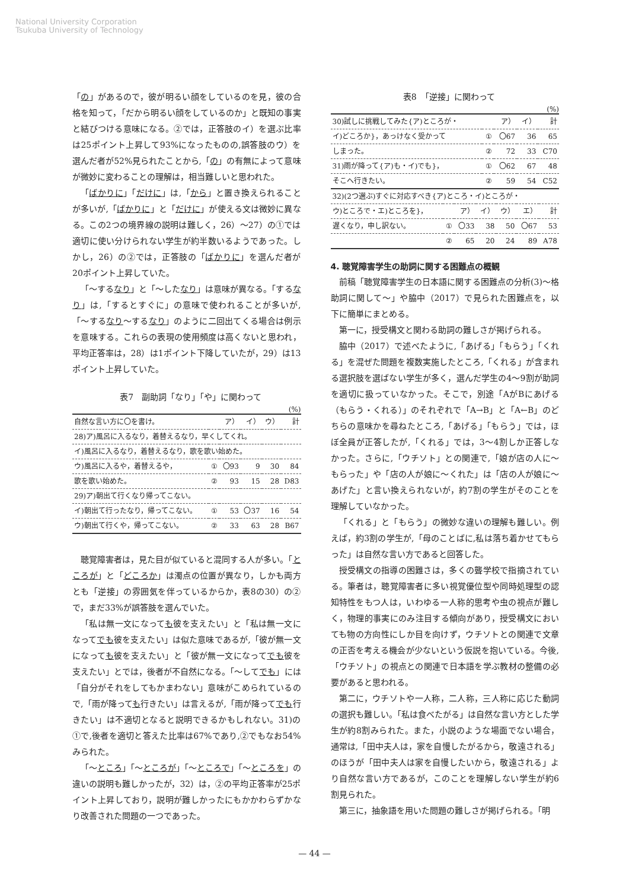National University Corporation
Tsukuba University of Technology
「の」があるので，彼が明るい顔をしているのを見，彼の合格を知って，「だから明るい顔をしているのか」と既知の事実と結びつける意味になる。②では，正答肢のイ）を選ぶ比率は25ポイント上昇して93%になったものの,誤答肢のウ）を選んだ者が52%見られたことから,「の」の有無によって意味が微妙に変わることの理解は，相当難しいと思われた。
「ばかりに」「だけに」は,「から」と置き換えられることが多いが,「ばかりに」と「だけに」が使える文は微妙に異なる。この2つの境界線の説明は難しく，26）～27）の①では適切に使い分けられない学生が約半数いるようであった。しかし，26）の②では，正答肢の「ばかりに」を選んだ者が20ポイント上昇していた。
「～するなり」と「～したなり」は意味が異なる。「するなり」は,「するとすぐに」の意味で使われることが多いが,「～するなり～するなり」のように二回出てくる場合は例示を意味する。これらの表現の使用頻度は高くないと思われ，平均正答率は，28）は1ポイント下降していたが，29）は13ポイント上昇していた。
表7　副助詞「なり」「や」に関わって
(%)
| 自然な言い方に〇を書け。 | | ア） | イ） | ウ） | 計 |
| 28)ア)風呂に入るなり，着替えるなり，早くしてくれ。 | | | | | |
| イ)風呂に入るなり，着替えるなり，歌を歌い始めた。 | | | | | |
| ウ)風呂に入るや，着替えるや， | ① | 〇93 | 9 | 30 | 84 |
| 歌を歌い始めた。 | ② | 93 | 15 | 28 | D83 |
| 29)ア)朝出て行くなり帰ってこない。 | | | | | |
| イ)朝出て行ったなり，帰ってこない。 | ① | 53 | 〇37 | 16 | 54 |
| ウ)朝出て行くや，帰ってこない。 | ② | 33 | 63 | 28 | B67 |
聴覚障害者は，見た目が似ていると混同する人が多い。「ところが」と「どころか」は濁点の位置が異なり，しかも両方とも「逆接」の雰囲気を伴っているからか，表8の30）の②で，まだ33%が誤答肢を選んでいた。
「私は無一文になっても彼を支えたい」と「私は無一文になってでも彼を支えたい」は似た意味であるが,「彼が無一文になっても彼を支えたい」と「彼が無一文になってでも彼を支えたい」とでは，後者が不自然になる。「～してでも」には「自分がそれをしてもかまわない」意味がこめられているので,「雨が降っても行きたい」は言えるが,「雨が降ってでも行きたい」は不適切となると説明できるかもしれない。31)の①で,後者を適切と答えた比率は67%であり,②でもなお54%みられた。
「～ところ」「～ところが」「～ところで」「～ところを」の違いの説明も難しかったが，32）は，②の平均正答率が25ポイント上昇しており，説明が難しかったにもかかわらずかなり改善された問題の一つであった。
表8　「逆接」に関わって
(%)
| 30)試しに挑戦してみた{ア)ところが・ | | ア） | イ） | 計 |
| イ)どころか}，あっけなく受かって | ① | 〇67 | 36 | 65 |
| しまった。 | ② | 72 | 33 | C70 |
| 31)雨が降って{ア)も・イ)でも}， | ① | 〇62 | 67 | 48 |
| そこへ行きたい。 | ② | 59 | 54 | C52 |
| 32)(2つ選ぶ)すぐに対応すべき{ア)ところ・イ)ところが・ | | | | | | |
| ウ)ところで・エ)ところを}， | | ア） | イ） | ウ） | エ） | 計 |
| 遅くなり，申し訳ない。 | ① | 〇33 | 38 | 50 | 〇67 | 53 |
| | ② | 65 | 20 | 24 | 89 | A78 |
4. 聴覚障害学生の助詞に関する困難点の概観
前稿「聴覚障害学生の日本語に関する困難点の分析(3)～格助詞に関して～」や脇中（2017）で見られた困難点を，以下に簡単にまとめる。
第一に，授受構文と関わる助詞の難しさが掲げられる。
脇中（2017）で述べたように,「あげる」「もらう」「くれる」を混ぜた問題を複数実施したところ,「くれる」が含まれる選択肢を選ばない学生が多く，選んだ学生の4～9割が助詞を適切に扱っていなかった。そこで，別途「AがBにあげる（もらう・くれる）」のそれぞれで「A→B」と「A←B」のどちらの意味かを尋ねたところ,「あげる」「もらう」では，ほぼ全員が正答したが,「くれる」では，3～4割しか正答しなかった。さらに,「ウチソト」との関連で,「娘が店の人に～もらった」や「店の人が娘に～くれた」は「店の人が娘に～あげた」と言い換えられないが，約7割の学生がそのことを理解していなかった。
「くれる」と「もらう」の微妙な違いの理解も難しい。例えば，約3割の学生が,「母のことばに,私は落ち着かせてもらった」は自然な言い方であると回答した。
授受構文の指導の困難さは，多くの聾学校で指摘されている。筆者は，聴覚障害者に多い視覚優位型や同時処理型の認知特性をもつ人は，いわゆる一人称的思考や虫の視点が難しく，物理的事実にのみ注目する傾向があり，授受構文においても物の方向性にしか目を向けず，ウチソトとの関連で文章の正否を考える機会が少ないという仮説を抱いている。今後,「ウチソト」の視点との関連で日本語を学ぶ教材の整備の必要があると思われる。
第二に，ウチソトや一人称，二人称，三人称に応じた動詞の選択も難しい。「私は食べたがる」は自然な言い方とした学生が約8割みられた。また，小説のような場面でない場合，通常は,「田中夫人は，家を自慢したがるから，敬遠される」のほうが「田中夫人は家を自慢したいから，敬遠される」より自然な言い方であるが，このことを理解しない学生が約6割見られた。
第三に，抽象語を用いた問題の難しさが掲げられる。「明
— 44 —